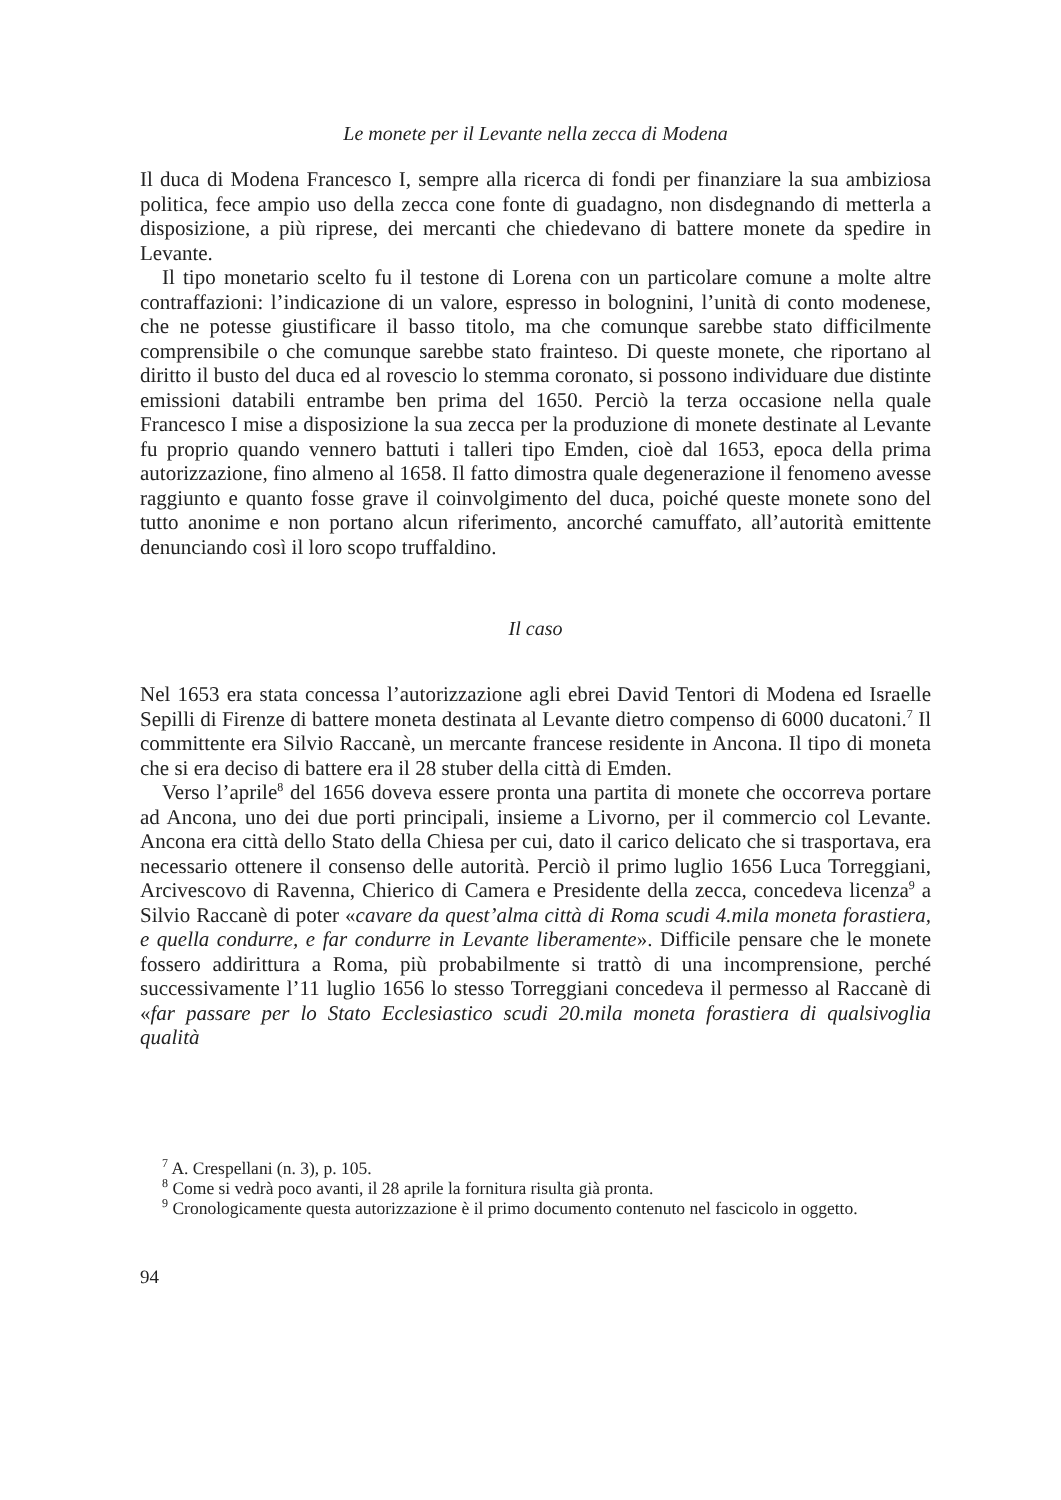Le monete per il Levante nella zecca di Modena
Il duca di Modena Francesco I, sempre alla ricerca di fondi per finanziare la sua ambiziosa politica, fece ampio uso della zecca cone fonte di guadagno, non disdegnando di metterla a disposizione, a più riprese, dei mercanti che chiedevano di battere monete da spedire in Levante.
Il tipo monetario scelto fu il testone di Lorena con un particolare comune a molte altre contraffazioni: l’indicazione di un valore, espresso in bolognini, l’unità di conto modenese, che ne potesse giustificare il basso titolo, ma che comunque sarebbe stato difficilmente comprensibile o che comunque sarebbe stato frainteso. Di queste monete, che riportano al diritto il busto del duca ed al rovescio lo stemma coronato, si possono individuare due distinte emissioni databili entrambe ben prima del 1650. Perciò la terza occasione nella quale Francesco I mise a disposizione la sua zecca per la produzione di monete destinate al Levante fu proprio quando vennero battuti i talleri tipo Emden, cioè dal 1653, epoca della prima autorizzazione, fino almeno al 1658. Il fatto dimostra quale degenerazione il fenomeno avesse raggiunto e quanto fosse grave il coinvolgimento del duca, poiché queste monete sono del tutto anonime e non portano alcun riferimento, ancorché camuffato, all’autorità emittente denunciando così il loro scopo truffaldino.
Il caso
Nel 1653 era stata concessa l’autorizzazione agli ebrei David Tentori di Modena ed Israelle Sepilli di Firenze di battere moneta destinata al Levante dietro compenso di 6000 ducatoni.<sup>7</sup> Il committente era Silvio Raccanè, un mercante francese residente in Ancona. Il tipo di moneta che si era deciso di battere era il 28 stuber della città di Emden.
Verso l’aprile<sup>8</sup> del 1656 doveva essere pronta una partita di monete che occorreva portare ad Ancona, uno dei due porti principali, insieme a Livorno, per il commercio col Levante. Ancona era città dello Stato della Chiesa per cui, dato il carico delicato che si trasportava, era necessario ottenere il consenso delle autorità. Perciò il primo luglio 1656 Luca Torreggiani, Arcivescovo di Ravenna, Chierico di Camera e Presidente della zecca, concedeva licenza<sup>9</sup> a Silvio Raccanè di poter «cavare da quest’alma città di Roma scudi 4.mila moneta forastiera, e quella condurre, e far condurre in Levante liberamente». Difficile pensare che le monete fossero addirittura a Roma, più probabilmente si trattò di una incomprensione, perché successivamente l’11 luglio 1656 lo stesso Torreggiani concedeva il permesso al Raccanè di «far passare per lo Stato Ecclesiastico scudi 20.mila moneta forastiera di qualsivoglia qualità
<sup>7</sup> A. Crespellani (n. 3), p. 105.
<sup>8</sup> Come si vedrà poco avanti, il 28 aprile la fornitura risulta già pronta.
<sup>9</sup> Cronologicamente questa autorizzazione è il primo documento contenuto nel fascicolo in oggetto.
94